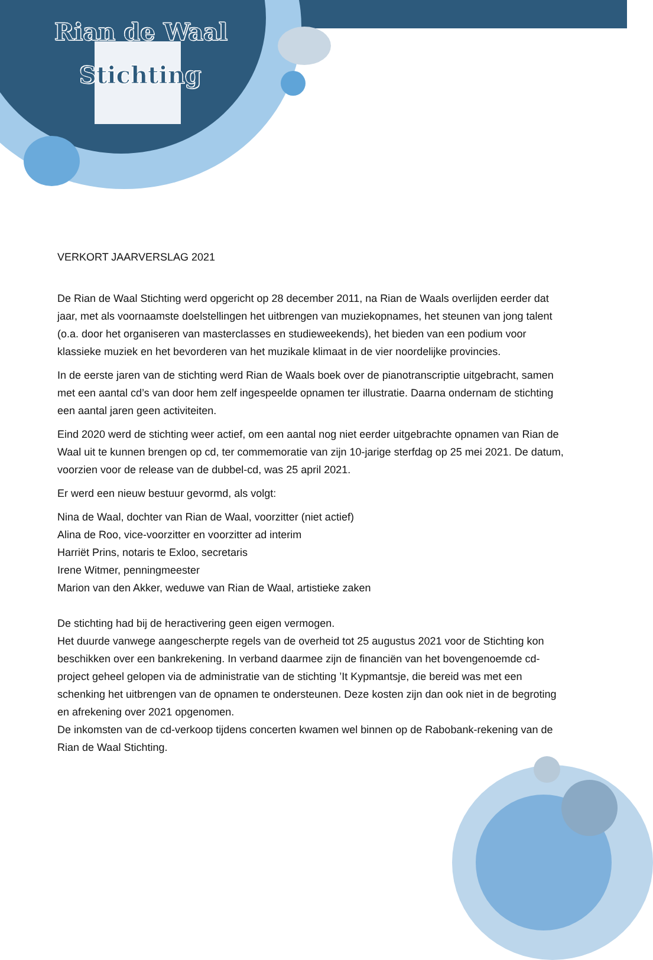Rian de Waal
Stichting
VERKORT JAARVERSLAG 2021
De Rian de Waal Stichting werd opgericht op 28 december 2011, na Rian de Waals overlijden eerder dat jaar, met als voornaamste doelstellingen het uitbrengen van muziekopnames, het steunen van jong talent (o.a. door het organiseren van masterclasses en studieweekends), het bieden van een podium voor klassieke muziek en het bevorderen van het muzikale klimaat in de vier noordelijke provincies.
In de eerste jaren van de stichting werd Rian de Waals boek over de pianotranscriptie uitgebracht, samen met een aantal cd’s van door hem zelf ingespeelde opnamen ter illustratie. Daarna ondernam de stichting een aantal jaren geen activiteiten.
Eind 2020 werd de stichting weer actief, om een aantal nog niet eerder uitgebrachte opnamen van Rian de Waal uit te kunnen brengen op cd, ter commemoratie van zijn 10-jarige sterfdag op 25 mei 2021. De datum, voorzien voor de release van de dubbel-cd, was 25 april 2021.
Er werd een nieuw bestuur gevormd, als volgt:
Nina de Waal, dochter van Rian de Waal, voorzitter (niet actief)
Alina de Roo, vice-voorzitter en voorzitter ad interim
Harriët Prins, notaris te Exloo, secretaris
Irene Witmer, penningmeester
Marion van den Akker, weduwe van Rian de Waal, artistieke zaken
De stichting had bij de heractivering geen eigen vermogen.
Het duurde vanwege aangescherpte regels van de overheid tot 25 augustus 2021 voor de Stichting kon beschikken over een bankrekening. In verband daarmee zijn de financiën van het bovengenoemde cd-project geheel gelopen via de administratie van de stichting ’It Kypmantsje, die bereid was met een schenking het uitbrengen van de opnamen te ondersteunen. Deze kosten zijn dan ook niet in de begroting en afrekening over 2021 opgenomen.
De inkomsten van de cd-verkoop tijdens concerten kwamen wel binnen op de Rabobank-rekening van de Rian de Waal Stichting.